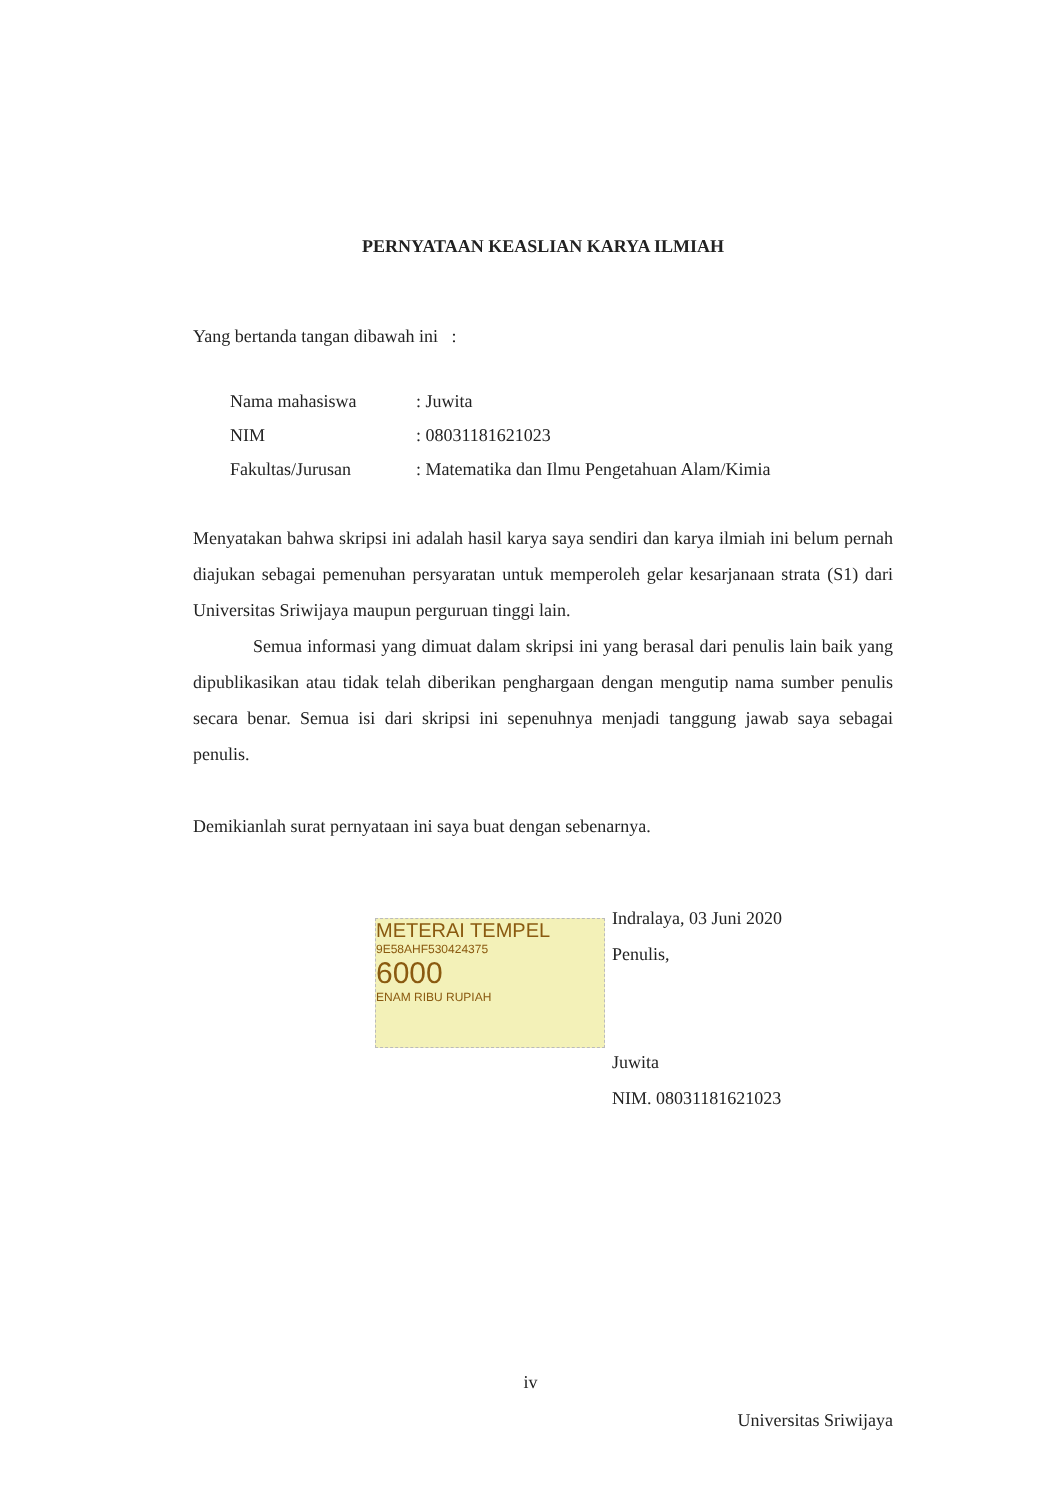PERNYATAAN KEASLIAN KARYA ILMIAH
Yang bertanda tangan dibawah ini :
| Nama mahasiswa | : Juwita |
| NIM | : 08031181621023 |
| Fakultas/Jurusan | : Matematika dan Ilmu Pengetahuan Alam/Kimia |
Menyatakan bahwa skripsi ini adalah hasil karya saya sendiri dan karya ilmiah ini belum pernah diajukan sebagai pemenuhan persyaratan untuk memperoleh gelar kesarjanaan strata (S1) dari Universitas Sriwijaya maupun perguruan tinggi lain.
Semua informasi yang dimuat dalam skripsi ini yang berasal dari penulis lain baik yang dipublikasikan atau tidak telah diberikan penghargaan dengan mengutip nama sumber penulis secara benar. Semua isi dari skripsi ini sepenuhnya menjadi tanggung jawab saya sebagai penulis.
Demikianlah surat pernyataan ini saya buat dengan sebenarnya.
METERAI TEMPEL
9E58AHF530424375
6000
ENAM RIBU RUPIAH
Indralaya, 03 Juni 2020
Penulis,
Juwita
NIM. 08031181621023
iv
Universitas Sriwijaya